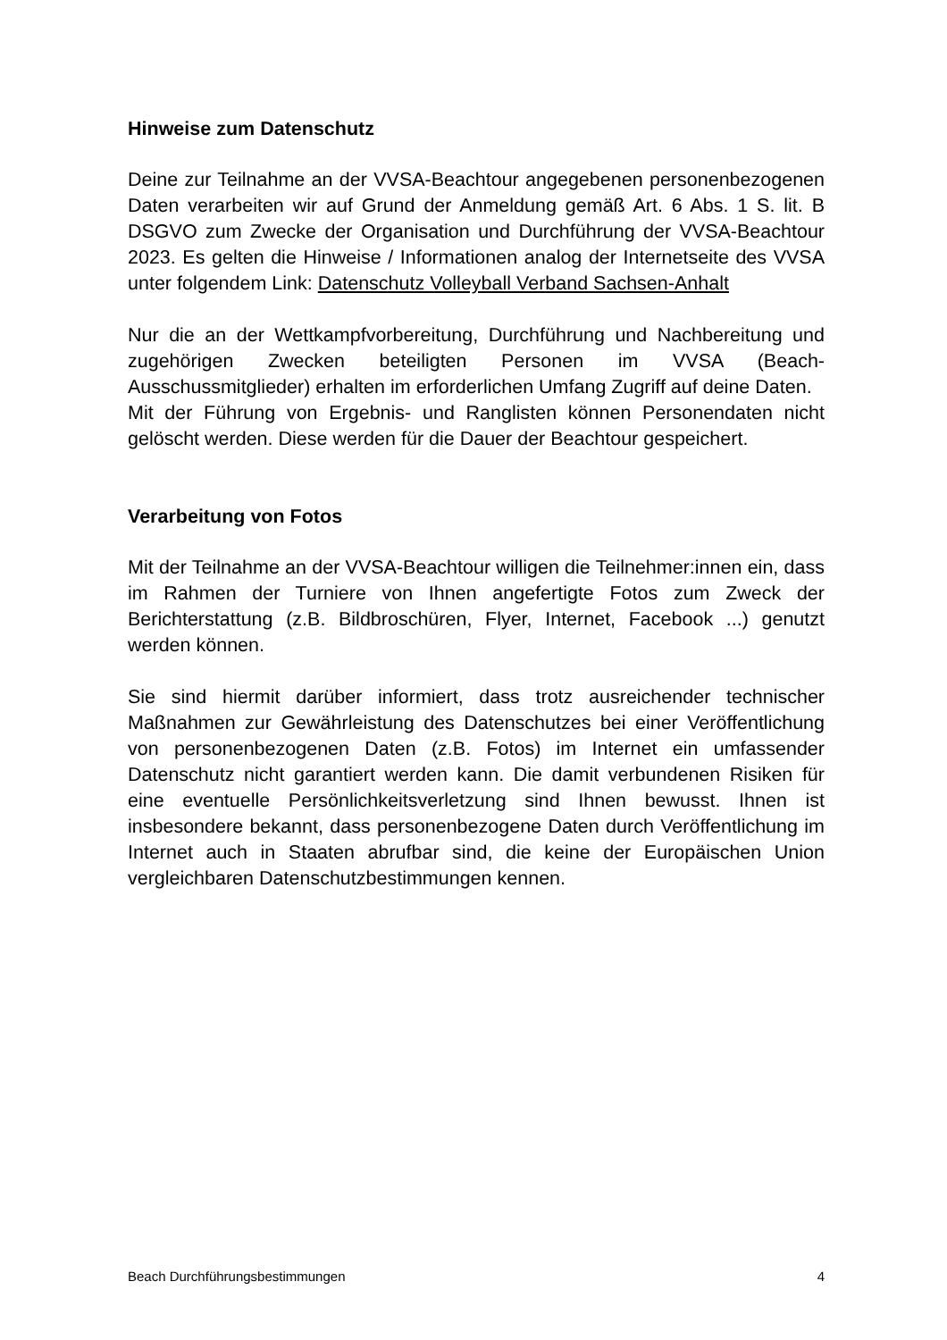Hinweise zum Datenschutz
Deine zur Teilnahme an der VVSA-Beachtour angegebenen personen­bezogenen Daten verarbeiten wir auf Grund der Anmeldung gemäß Art. 6 Abs. 1 S. lit. B DSGVO zum Zwecke der Organisation und Durchführung der VVSA-Beachtour 2023. Es gelten die Hinweise / Informationen analog der Internetseite des VVSA unter folgendem Link: Datenschutz Volleyball Verband Sachsen-Anhalt
Nur die an der Wettkampfvorbereitung, Durchführung und Nachbereitung und zugehörigen Zwecken beteiligten Personen im VVSA (Beach-Ausschussmitglieder) erhalten im erforderlichen Umfang Zugriff auf deine Daten.
Mit der Führung von Ergebnis- und Ranglisten können Personendaten nicht gelöscht werden. Diese werden für die Dauer der Beachtour gespeichert.
Verarbeitung von Fotos
Mit der Teilnahme an der VVSA-Beachtour willigen die Teilnehmer:innen ein, dass im Rahmen der Turniere von Ihnen angefertigte Fotos zum Zweck der Berichterstattung (z.B. Bildbroschüren, Flyer, Internet, Facebook ...) genutzt werden können.
Sie sind hiermit darüber informiert, dass trotz ausreichender technischer Maßnahmen zur Gewährleistung des Datenschutzes bei einer Veröffentlichung von personenbezogenen Daten (z.B. Fotos) im Internet ein umfassender Datenschutz nicht garantiert werden kann. Die damit verbundenen Risiken für eine eventuelle Persönlichkeitsverletzung sind Ihnen bewusst. Ihnen ist insbesondere bekannt, dass personenbezogene Daten durch Veröffentlichung im Internet auch in Staaten abrufbar sind, die keine der Europäischen Union vergleichbaren Datenschutz­bestimmungen kennen.
Beach Durchführungsbestimmungen 4